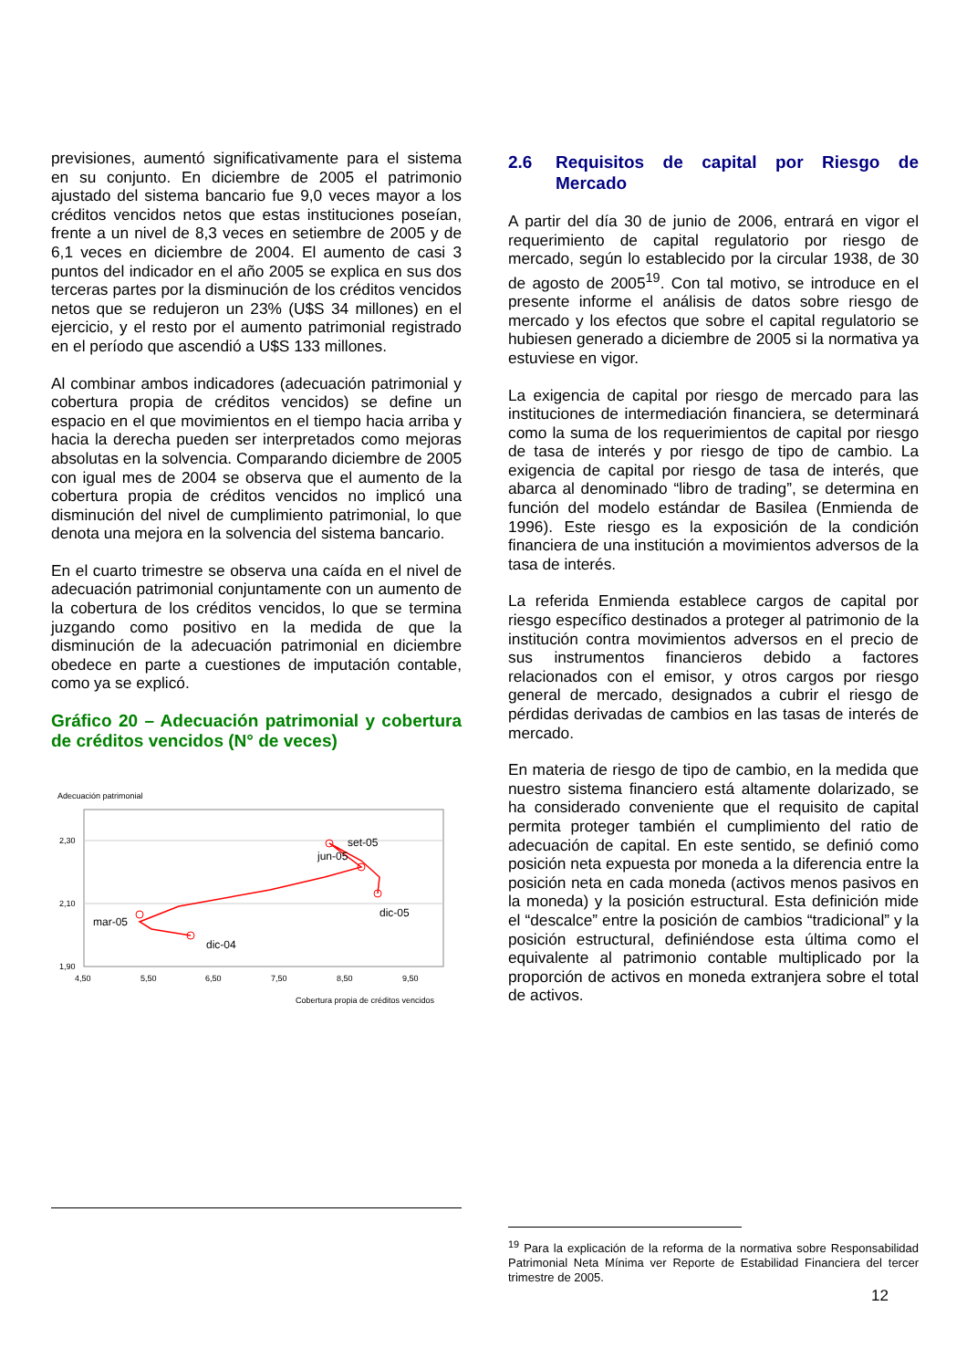previsiones, aumentó significativamente para el sistema en su conjunto. En diciembre de 2005 el patrimonio ajustado del sistema bancario fue 9,0 veces mayor a los créditos vencidos netos que estas instituciones poseían, frente a un nivel de 8,3 veces en setiembre de 2005 y de 6,1 veces en diciembre de 2004. El aumento de casi 3 puntos del indicador en el año 2005 se explica en sus dos terceras partes por la disminución de los créditos vencidos netos que se redujeron un 23% (U$S 34 millones) en el ejercicio, y el resto por el aumento patrimonial registrado en el período que ascendió a U$S 133 millones.
Al combinar ambos indicadores (adecuación patrimonial y cobertura propia de créditos vencidos) se define un espacio en el que movimientos en el tiempo hacia arriba y hacia la derecha pueden ser interpretados como mejoras absolutas en la solvencia. Comparando diciembre de 2005 con igual mes de 2004 se observa que el aumento de la cobertura propia de créditos vencidos no implicó una disminución del nivel de cumplimiento patrimonial, lo que denota una mejora en la solvencia del sistema bancario.
En el cuarto trimestre se observa una caída en el nivel de adecuación patrimonial conjuntamente con un aumento de la cobertura de los créditos vencidos, lo que se termina juzgando como positivo en la medida de que la disminución de la adecuación patrimonial en diciembre obedece en parte a cuestiones de imputación contable, como ya se explicó.
Gráfico 20 – Adecuación patrimonial y cobertura de créditos vencidos (N° de veces)
Adecuación patrimonial
2,30
2,10
1,90
4,50
5,50
6,50
7,50
8,50
9,50
Cobertura propia de créditos vencidos
dic-04
mar-05
jun-05
set-05
dic-05
2.6 Requisitos de capital por Riesgo de Mercado
A partir del día 30 de junio de 2006, entrará en vigor el requerimiento de capital regulatorio por riesgo de mercado, según lo establecido por la circular 1938, de 30 de agosto de 2005<sup>19</sup>. Con tal motivo, se introduce en el presente informe el análisis de datos sobre riesgo de mercado y los efectos que sobre el capital regulatorio se hubiesen generado a diciembre de 2005 si la normativa ya estuviese en vigor.
La exigencia de capital por riesgo de mercado para las instituciones de intermediación financiera, se determinará como la suma de los requerimientos de capital por riesgo de tasa de interés y por riesgo de tipo de cambio. La exigencia de capital por riesgo de tasa de interés, que abarca al denominado “libro de trading”, se determina en función del modelo estándar de Basilea (Enmienda de 1996). Este riesgo es la exposición de la condición financiera de una institución a movimientos adversos de la tasa de interés.
La referida Enmienda establece cargos de capital por riesgo específico destinados a proteger al patrimonio de la institución contra movimientos adversos en el precio de sus instrumentos financieros debido a factores relacionados con el emisor, y otros cargos por riesgo general de mercado, designados a cubrir el riesgo de pérdidas derivadas de cambios en las tasas de interés de mercado.
En materia de riesgo de tipo de cambio, en la medida que nuestro sistema financiero está altamente dolarizado, se ha considerado conveniente que el requisito de capital permita proteger también el cumplimiento del ratio de adecuación de capital. En este sentido, se definió como posición neta expuesta por moneda a la diferencia entre la posición neta en cada moneda (activos menos pasivos en la moneda) y la posición estructural. Esta definición mide el “descalce” entre la posición de cambios “tradicional” y la posición estructural, definiéndose esta última como el equivalente al patrimonio contable multiplicado por la proporción de activos en moneda extranjera sobre el total de activos.
<sup>19</sup> Para la explicación de la reforma de la normativa sobre Responsabilidad Patrimonial Neta Mínima ver Reporte de Estabilidad Financiera del tercer trimestre de 2005.
12